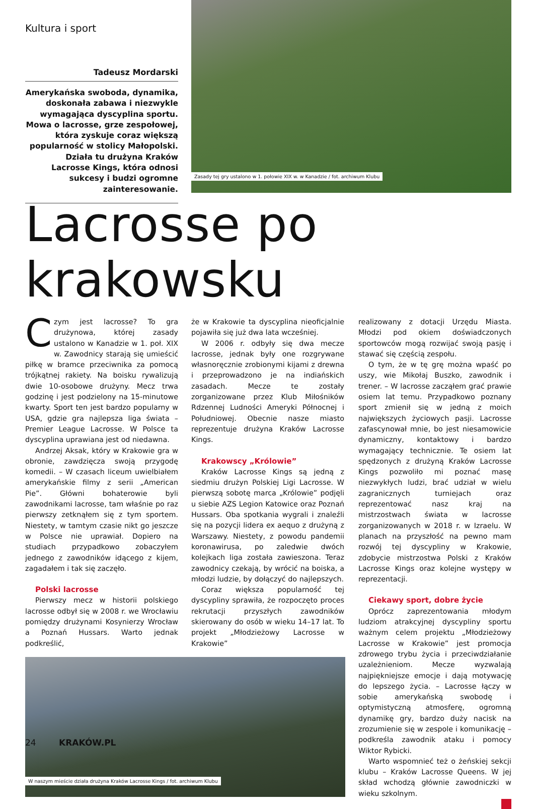Kultura i sport
Tadeusz Mordarski
Amerykańska swoboda, dynamika, doskonała zabawa i niezwykle wymagająca dyscyplina sportu. Mowa o lacrosse, grze zespołowej, która zyskuje coraz większą popularność w stolicy Małopolski. Działa tu drużyna Kraków Lacrosse Kings, która odnosi sukcesy i budzi ogromne zainteresowanie.
Zasady tej gry ustalono w 1. połowie XIX w. w Kanadzie / fot. archiwum Klubu
Lacrosse po krakowsku
Czym jest lacrosse? To gra drużynowa, której zasady ustalono w Kanadzie w 1. poł. XIX w. Zawodnicy starają się umieścić piłkę w bramce przeciwnika za pomocą trójkątnej rakiety. Na boisku rywalizują dwie 10-osobowe drużyny. Mecz trwa godzinę i jest podzielony na 15-minutowe kwarty. Sport ten jest bardzo popularny w USA, gdzie gra najlepsza liga świata – Premier League Lacrosse. W Polsce ta dyscyplina uprawiana jest od niedawna.
Andrzej Aksak, który w Krakowie gra w obronie, zawdzięcza swoją przygodę komedii. – W czasach liceum uwielbiałem amerykańskie filmy z serii „American Pie”. Główni bohaterowie byli zawodnikami lacrosse, tam właśnie po raz pierwszy zetknąłem się z tym sportem. Niestety, w tamtym czasie nikt go jeszcze w Polsce nie uprawiał. Dopiero na studiach przypadkowo zobaczyłem jednego z zawodników idącego z kijem, zagadałem i tak się zaczęło.
Polski lacrosse
Pierwszy mecz w historii polskiego lacrosse odbył się w 2008 r. we Wrocławiu pomiędzy drużynami Kosynierzy Wrocław a Poznań Hussars. Warto jednak podkreślić,
że w Krakowie ta dyscyplina nieoficjalnie pojawiła się już dwa lata wcześniej.
W 2006 r. odbyły się dwa mecze lacrosse, jednak były one rozgrywane własnoręcznie zrobionymi kijami z drewna i przeprowadzono je na indiańskich zasadach. Mecze te zostały zorganizowane przez Klub Miłośników Rdzennej Ludności Ameryki Północnej i Południowej. Obecnie nasze miasto reprezentuje drużyna Kraków Lacrosse Kings.
Krakowscy „Królowie”
Kraków Lacrosse Kings są jedną z siedmiu drużyn Polskiej Ligi Lacrosse. W pierwszą sobotę marca „Królowie” podjęli u siebie AZS Legion Katowice oraz Poznań Hussars. Oba spotkania wygrali i znaleźli się na pozycji lidera ex aequo z drużyną z Warszawy. Niestety, z powodu pandemii koronawirusa, po zaledwie dwóch kolejkach liga została zawieszona. Teraz zawodnicy czekają, by wrócić na boiska, a młodzi ludzie, by dołączyć do najlepszych.
Coraz większa popularność tej dyscypliny sprawiła, że rozpoczęto proces rekrutacji przyszłych zawodników skierowany do osób w wieku 14–17 lat. To projekt „Młodzieżowy Lacrosse w Krakowie”
W naszym mieście działa drużyna Kraków Lacrosse Kings / fot. archiwum Klubu
realizowany z dotacji Urzędu Miasta. Młodzi pod okiem doświadczonych sportowców mogą rozwijać swoją pasję i stawać się częścią zespołu.
O tym, że w tę grę można wpaść po uszy, wie Mikołaj Buszko, zawodnik i trener. – W lacrosse zacząłem grać prawie osiem lat temu. Przypadkowo poznany sport zmienił się w jedną z moich największych życiowych pasji. Lacrosse zafascynował mnie, bo jest niesamowicie dynamiczny, kontaktowy i bardzo wymagający technicznie. Te osiem lat spędzonych z drużyną Kraków Lacrosse Kings pozwoliło mi poznać masę niezwykłych ludzi, brać udział w wielu zagranicznych turniejach oraz reprezentować nasz kraj na mistrzostwach świata w lacrosse zorganizowanych w 2018 r. w Izraelu. W planach na przyszłość na pewno mam rozwój tej dyscypliny w Krakowie, zdobycie mistrzostwa Polski z Kraków Lacrosse Kings oraz kolejne występy w reprezentacji.
Ciekawy sport, dobre życie
Oprócz zaprezentowania młodym ludziom atrakcyjnej dyscypliny sportu ważnym celem projektu „Młodzieżowy Lacrosse w Krakowie” jest promocja zdrowego trybu życia i przeciwdziałanie uzależnieniom. Mecze wyzwalają najpiękniejsze emocje i dają motywację do lepszego życia. – Lacrosse łączy w sobie amerykańską swobodę i optymistyczną atmosferę, ogromną dynamikę gry, bardzo duży nacisk na zrozumienie się w zespole i komunikację – podkreśla zawodnik ataku i pomocy Wiktor Rybicki.
Warto wspomnieć też o żeńskiej sekcji klubu – Kraków Lacrosse Queens. W jej skład wchodzą głównie zawodniczki w wieku szkolnym.
24 KRAKÓW.PL